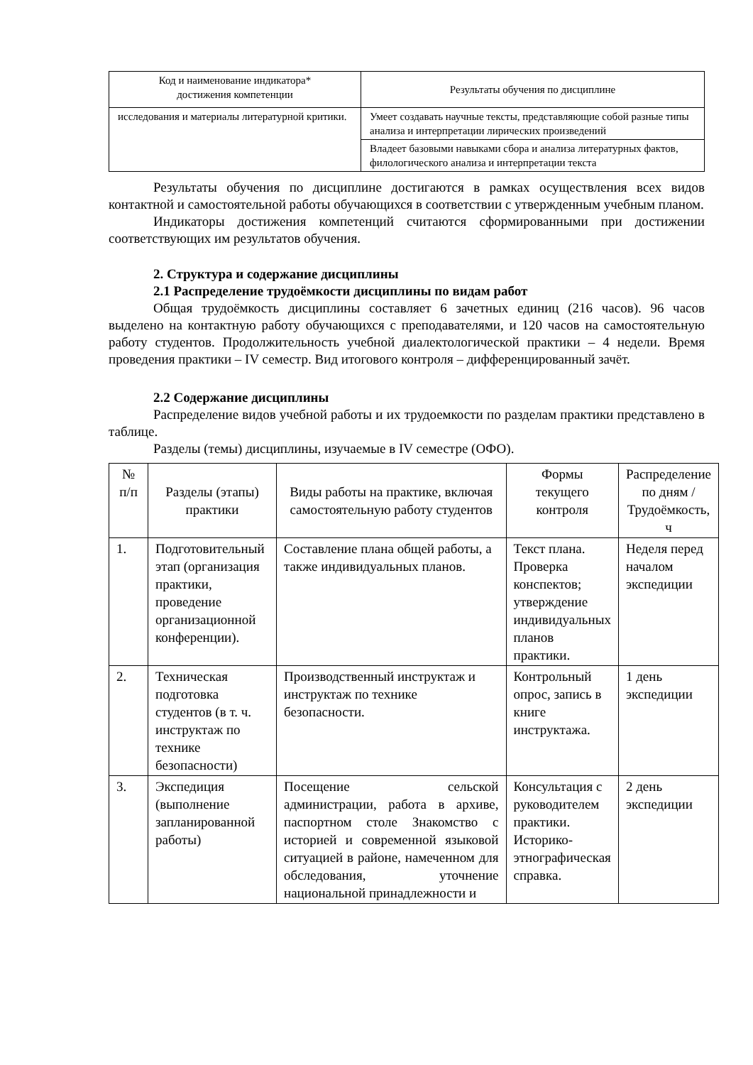| Код и наименование индикатора* достижения компетенции | Результаты обучения по дисциплине |
| --- | --- |
| исследования и материалы литературной критики. | Умеет создавать научные тексты, представляющие собой разные типы анализа и интерпретации лирических произведений |
| | Владеет базовыми навыками сбора и анализа литературных фактов, филологического анализа и интерпретации текста |
Результаты обучения по дисциплине достигаются в рамках осуществления всех видов контактной и самостоятельной работы обучающихся в соответствии с утвержденным учебным планом.
Индикаторы достижения компетенций считаются сформированными при достижении соответствующих им результатов обучения.
2. Структура и содержание дисциплины
2.1 Распределение трудоёмкости дисциплины по видам работ
Общая трудоёмкость дисциплины составляет 6 зачетных единиц (216 часов). 96 часов выделено на контактную работу обучающихся с преподавателями, и 120 часов на самостоятельную работу студентов. Продолжительность учебной диалектологической практики – 4 недели. Время проведения практики – IV семестр. Вид итогового контроля – дифференцированный зачёт.
2.2 Содержание дисциплины
Распределение видов учебной работы и их трудоемкости по разделам практики представлено в таблице.
Разделы (темы) дисциплины, изучаемые в IV семестре (ОФО).
| № п/п | Разделы (этапы) практики | Виды работы на практике, включая самостоятельную работу студентов | Формы текущего контроля | Распределение по дням / Трудоёмкость, ч |
| --- | --- | --- | --- | --- |
| 1. | Подготовительный этап (организация практики, проведение организационной конференции). | Составление плана общей работы, а также индивидуальных планов. | Текст плана. Проверка конспектов; утверждение индивидуальных планов практики. | Неделя перед началом экспедиции |
| 2. | Техническая подготовка студентов (в т. ч. инструктаж по технике безопасности) | Производственный инструктаж и инструктаж по технике безопасности. | Контрольный опрос, запись в книге инструктажа. | 1 день экспедиции |
| 3. | Экспедиция (выполнение запланированной работы) | Посещение сельской администрации, работа в архиве, паспортном столе Знакомство с историей и современной языковой ситуацией в районе, намеченном для обследования, уточнение национальной принадлежности и | Консультация с руководителем практики. Историко-этнографическая справка. | 2 день экспедиции |